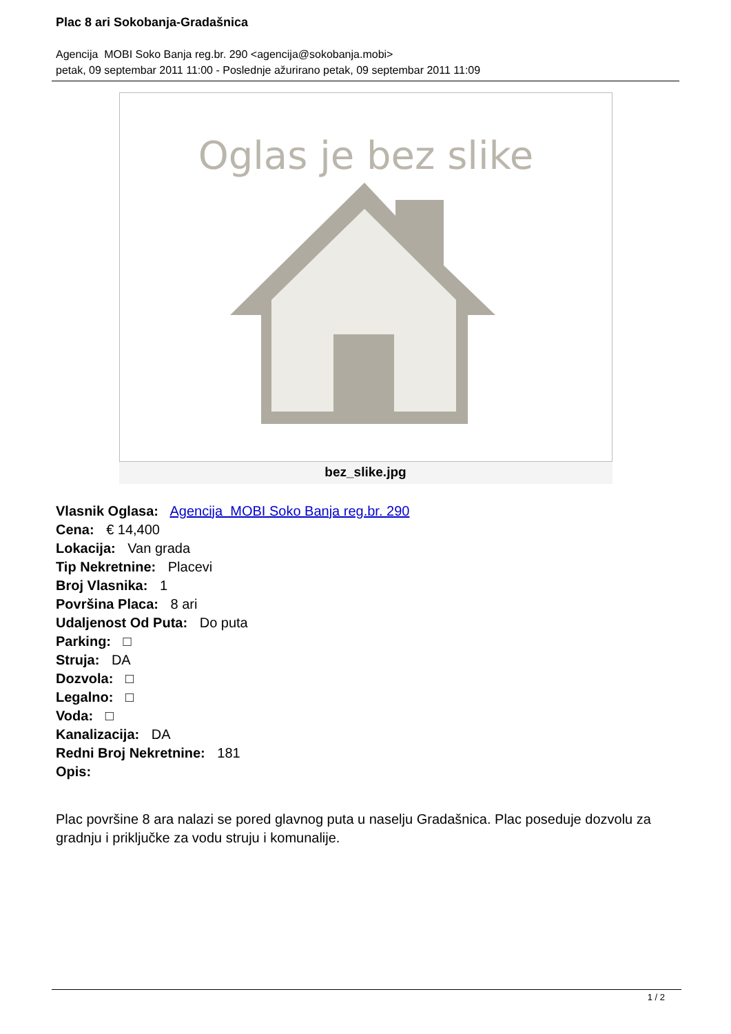Plac 8 ari Sokobanja-Gradašnica
Agencija MOBI Soko Banja reg.br. 290 <agencija@sokobanja.mobi>
petak, 09 septembar 2011 11:00 - Poslednje ažurirano petak, 09 septembar 2011 11:09
Oglas je bez slike
bez_slike.jpg
Vlasnik Oglasa: Agencija MOBI Soko Banja reg.br. 290
Cena: € 14,400
Lokacija: Van grada
Tip Nekretnine: Placevi
Broj Vlasnika: 1
Površina Placa: 8 ari
Udaljenost Od Puta: Do puta
Parking: □
Struja: DA
Dozvola: □
Legalno: □
Voda: □
Kanalizacija: DA
Redni Broj Nekretnine: 181
Opis:
Plac površine 8 ara nalazi se pored glavnog puta u naselju Gradašnica. Plac poseduje dozvolu za gradnju i priključke za vodu struju i komunalije.
1 / 2